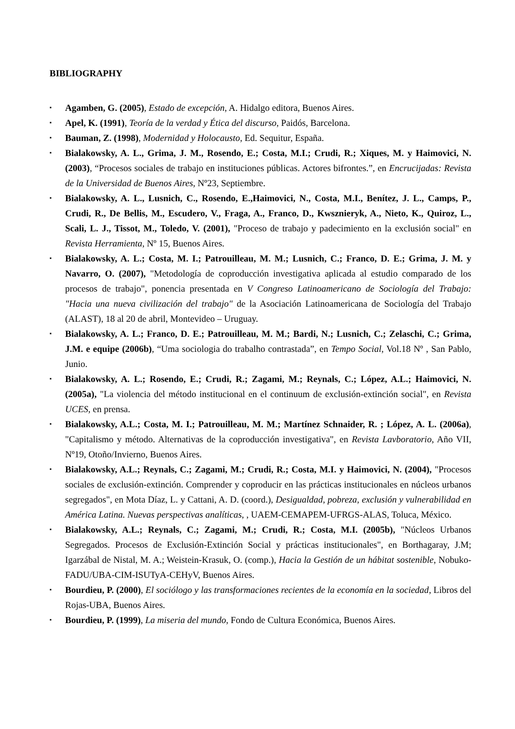BIBLIOGRAPHY
▪ Agamben, G. (2005), Estado de excepción, A. Hidalgo editora, Buenos Aires.
▪ Apel, K. (1991), Teoría de la verdad y Ética del discurso, Paidós, Barcelona.
▪ Bauman, Z. (1998), Modernidad y Holocausto, Ed. Sequitur, España.
▪ Bialakowsky, A. L., Grima, J. M., Rosendo, E.; Costa, M.I.; Crudi, R.; Xiques, M. y Haimovici, N. (2003), “Procesos sociales de trabajo en instituciones públicas. Actores bifrontes.”, en Encrucijadas: Revista de la Universidad de Buenos Aires, Nº23, Septiembre.
▪ Bialakowsky, A. L., Lusnich, C., Rosendo, E.,Haimovici, N., Costa, M.I., Benítez, J. L., Camps, P., Crudi, R., De Bellis, M., Escudero, V., Fraga, A., Franco, D., Kwsznieryk, A., Nieto, K., Quiroz, L., Scali, L. J., Tissot, M., Toledo, V. (2001), "Proceso de trabajo y padecimiento en la exclusión social" en Revista Herramienta, Nº 15, Buenos Aires.
▪ Bialakowsky, A. L.; Costa, M. I.; Patrouilleau, M. M.; Lusnich, C.; Franco, D. E.; Grima, J. M. y Navarro, O. (2007), "Metodología de coproducción investigativa aplicada al estudio comparado de los procesos de trabajo", ponencia presentada en V Congreso Latinoamericano de Sociología del Trabajo: "Hacia una nueva civilización del trabajo" de la Asociación Latinoamericana de Sociología del Trabajo (ALAST), 18 al 20 de abril, Montevideo – Uruguay.
▪ Bialakowsky, A. L.; Franco, D. E.; Patrouilleau, M. M.; Bardi, N.; Lusnich, C.; Zelaschi, C.; Grima, J.M. e equipe (2006b), “Uma sociologia do trabalho contrastada”, en Tempo Social, Vol.18 Nº , San Pablo, Junio.
▪ Bialakowsky, A. L.; Rosendo, E.; Crudi, R.; Zagami, M.; Reynals, C.; López, A.L.; Haimovici, N. (2005a), "La violencia del método institucional en el continuum de exclusión-extinción social", en Revista UCES, en prensa.
▪ Bialakowsky, A.L.; Costa, M. I.; Patrouilleau, M. M.; Martínez Schnaider, R. ; López, A. L. (2006a), "Capitalismo y método. Alternativas de la coproducción investigativa", en Revista Lavboratorio, Año VII, Nº19, Otoño/Invierno, Buenos Aires.
▪ Bialakowsky, A.L.; Reynals, C.; Zagami, M.; Crudi, R.; Costa, M.I. y Haimovici, N. (2004), "Procesos sociales de exclusión-extinción. Comprender y coproducir en las prácticas institucionales en núcleos urbanos segregados", en Mota Díaz, L. y Cattani, A. D. (coord.), Desigualdad, pobreza, exclusión y vulnerabilidad en América Latina. Nuevas perspectivas analíticas, , UAEM-CEMAPEM-UFRGS-ALAS, Toluca, México.
▪ Bialakowsky, A.L.; Reynals, C.; Zagami, M.; Crudi, R.; Costa, M.I. (2005b), "Núcleos Urbanos Segregados. Procesos de Exclusión-Extinción Social y prácticas institucionales", en Borthagaray, J.M; Igarzábal de Nistal, M. A.; Weistein-Krasuk, O. (comp.), Hacia la Gestión de un hábitat sostenible, Nobuko-FADU/UBA-CIM-ISUTyA-CEHyV, Buenos Aires.
▪ Bourdieu, P. (2000), El sociólogo y las transformaciones recientes de la economía en la sociedad, Libros del Rojas-UBA, Buenos Aires.
▪ Bourdieu, P. (1999), La miseria del mundo, Fondo de Cultura Económica, Buenos Aires.